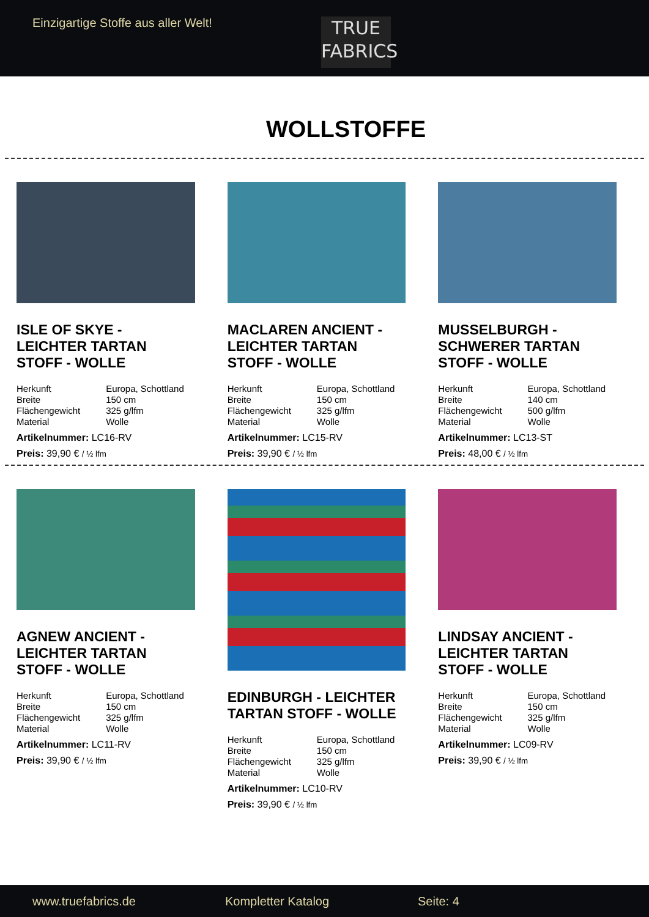Einzigartige Stoffe aus aller Welt!
TRUE
FABRICS
WOLLSTOFFE
ISLE OF SKYE - LEICHTER TARTAN STOFF - WOLLE
| Herkunft | Europa, Schottland |
| Breite | 150 cm |
| Flächengewicht | 325 g/lfm |
| Material | Wolle |
Artikelnummer: LC16-RV
Preis: 39,90 € / ½ lfm
MACLAREN ANCIENT - LEICHTER TARTAN STOFF - WOLLE
| Herkunft | Europa, Schottland |
| Breite | 150 cm |
| Flächengewicht | 325 g/lfm |
| Material | Wolle |
Artikelnummer: LC15-RV
Preis: 39,90 € / ½ lfm
MUSSELBURGH - SCHWERER TARTAN STOFF - WOLLE
| Herkunft | Europa, Schottland |
| Breite | 140 cm |
| Flächengewicht | 500 g/lfm |
| Material | Wolle |
Artikelnummer: LC13-ST
Preis: 48,00 € / ½ lfm
AGNEW ANCIENT - LEICHTER TARTAN STOFF - WOLLE
| Herkunft | Europa, Schottland |
| Breite | 150 cm |
| Flächengewicht | 325 g/lfm |
| Material | Wolle |
Artikelnummer: LC11-RV
Preis: 39,90 € / ½ lfm
EDINBURGH - LEICHTER TARTAN STOFF - WOLLE
| Herkunft | Europa, Schottland |
| Breite | 150 cm |
| Flächengewicht | 325 g/lfm |
| Material | Wolle |
Artikelnummer: LC10-RV
Preis: 39,90 € / ½ lfm
LINDSAY ANCIENT - LEICHTER TARTAN STOFF - WOLLE
| Herkunft | Europa, Schottland |
| Breite | 150 cm |
| Flächengewicht | 325 g/lfm |
| Material | Wolle |
Artikelnummer: LC09-RV
Preis: 39,90 € / ½ lfm
www.truefabrics.de Kompletter Katalog Seite: 4